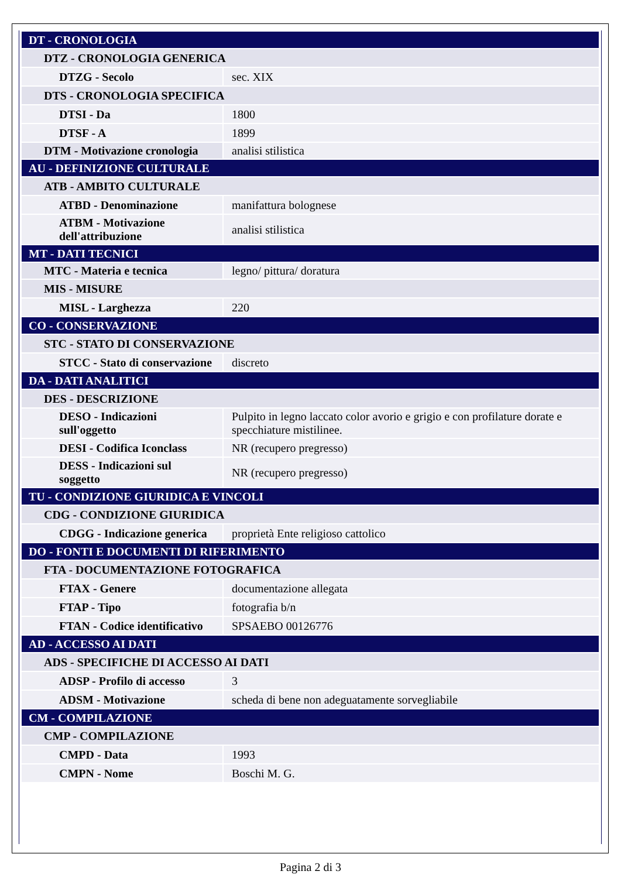| DT - CRONOLOGIA | |
| DTZ - CRONOLOGIA GENERICA | |
| DTZG - Secolo | sec. XIX |
| DTS - CRONOLOGIA SPECIFICA | |
| DTSI - Da | 1800 |
| DTSF - A | 1899 |
| DTM - Motivazione cronologia | analisi stilistica |
| AU - DEFINIZIONE CULTURALE | |
| ATB - AMBITO CULTURALE | |
| ATBD - Denominazione | manifattura bolognese |
| ATBM - Motivazione dell'attribuzione | analisi stilistica |
| MT - DATI TECNICI | |
| MTC - Materia e tecnica | legno/ pittura/ doratura |
| MIS - MISURE | |
| MISL - Larghezza | 220 |
| CO - CONSERVAZIONE | |
| STC - STATO DI CONSERVAZIONE | |
| STCC - Stato di conservazione | discreto |
| DA - DATI ANALITICI | |
| DES - DESCRIZIONE | |
| DESO - Indicazioni sull'oggetto | Pulpito in legno laccato color avorio e grigio e con profilature dorate e specchiature mistilinee. |
| DESI - Codifica Iconclass | NR (recupero pregresso) |
| DESS - Indicazioni sul soggetto | NR (recupero pregresso) |
| TU - CONDIZIONE GIURIDICA E VINCOLI | |
| CDG - CONDIZIONE GIURIDICA | |
| CDGG - Indicazione generica | proprietà Ente religioso cattolico |
| DO - FONTI E DOCUMENTI DI RIFERIMENTO | |
| FTA - DOCUMENTAZIONE FOTOGRAFICA | |
| FTAX - Genere | documentazione allegata |
| FTAP - Tipo | fotografia b/n |
| FTAN - Codice identificativo | SPSAEBO 00126776 |
| AD - ACCESSO AI DATI | |
| ADS - SPECIFICHE DI ACCESSO AI DATI | |
| ADSP - Profilo di accesso | 3 |
| ADSM - Motivazione | scheda di bene non adeguatamente sorvegliabile |
| CM - COMPILAZIONE | |
| CMP - COMPILAZIONE | |
| CMPD - Data | 1993 |
| CMPN - Nome | Boschi M. G. |
Pagina 2 di 3